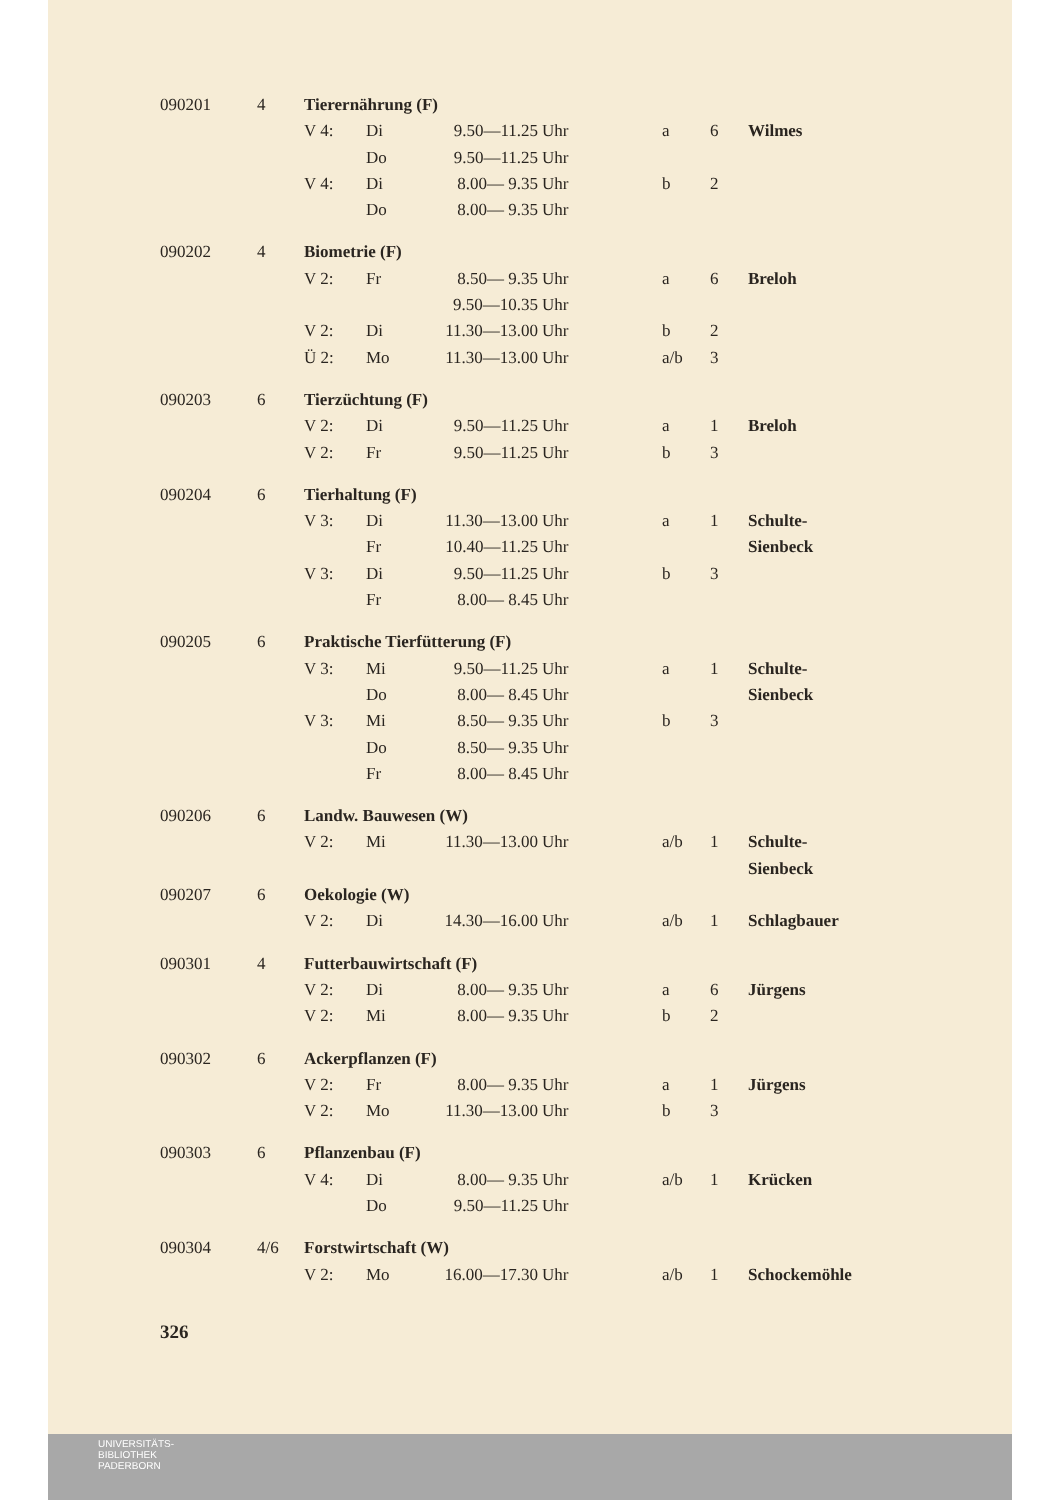| 090201 | 4 | Tierernährung (F) | | | | | | |
| | | V 4: | Di | 9.50—11.25 | Uhr | a | 6 | Wilmes |
| | | | Do | 9.50—11.25 | Uhr | | | |
| | | V 4: | Di | 8.00— 9.35 | Uhr | b | 2 | |
| | | | Do | 8.00— 9.35 | Uhr | | | |
| 090202 | 4 | Biometrie (F) | | | | | | |
| | | V 2: | Fr | 8.50— 9.35 | Uhr | a | 6 | Breloh |
| | | | | 9.50—10.35 | Uhr | | | |
| | | V 2: | Di | 11.30—13.00 | Uhr | b | 2 | |
| | | Ü 2: | Mo | 11.30—13.00 | Uhr | a/b | 3 | |
| 090203 | 6 | Tierzüchtung (F) | | | | | | |
| | | V 2: | Di | 9.50—11.25 | Uhr | a | 1 | Breloh |
| | | V 2: | Fr | 9.50—11.25 | Uhr | b | 3 | |
| 090204 | 6 | Tierhaltung (F) | | | | | | |
| | | V 3: | Di | 11.30—13.00 | Uhr | a | 1 | Schulte- |
| | | | Fr | 10.40—11.25 | Uhr | | | Sienbeck |
| | | V 3: | Di | 9.50—11.25 | Uhr | b | 3 | |
| | | | Fr | 8.00— 8.45 | Uhr | | | |
| 090205 | 6 | Praktische Tierfütterung (F) | | | | | | |
| | | V 3: | Mi | 9.50—11.25 | Uhr | a | 1 | Schulte- |
| | | | Do | 8.00— 8.45 | Uhr | | | Sienbeck |
| | | V 3: | Mi | 8.50— 9.35 | Uhr | b | 3 | |
| | | | Do | 8.50— 9.35 | Uhr | | | |
| | | | Fr | 8.00— 8.45 | Uhr | | | |
| 090206 | 6 | Landw. Bauwesen (W) | | | | | | |
| | | V 2: | Mi | 11.30—13.00 | Uhr | a/b | 1 | Schulte- |
| | | | | | | | | Sienbeck |
| 090207 | 6 | Oekologie (W) | | | | | | |
| | | V 2: | Di | 14.30—16.00 | Uhr | a/b | 1 | Schlagbauer |
| 090301 | 4 | Futterbauwirtschaft (F) | | | | | | |
| | | V 2: | Di | 8.00— 9.35 | Uhr | a | 6 | Jürgens |
| | | V 2: | Mi | 8.00— 9.35 | Uhr | b | 2 | |
| 090302 | 6 | Ackerpflanzen (F) | | | | | | |
| | | V 2: | Fr | 8.00— 9.35 | Uhr | a | 1 | Jürgens |
| | | V 2: | Mo | 11.30—13.00 | Uhr | b | 3 | |
| 090303 | 6 | Pflanzenbau (F) | | | | | | |
| | | V 4: | Di | 8.00— 9.35 | Uhr | a/b | 1 | Krücken |
| | | | Do | 9.50—11.25 | Uhr | | | |
| 090304 | 4/6 | Forstwirtschaft (W) | | | | | | |
| | | V 2: | Mo | 16.00—17.30 | Uhr | a/b | 1 | Schockemöhle |
326
UNIVERSITÄTS-
BIBLIOTHEK
PADERBORN